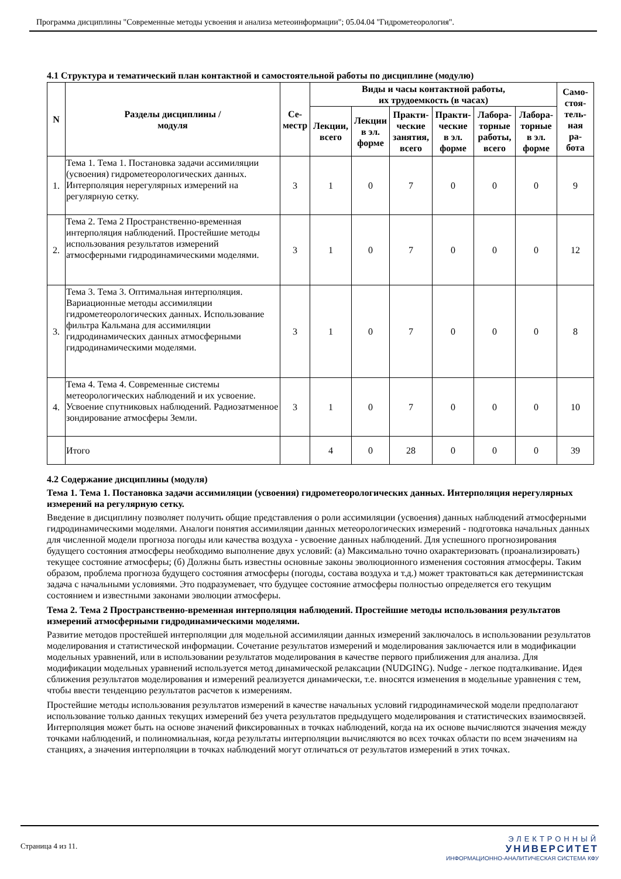Программа дисциплины "Современные методы усвоения и анализа метеоинформации"; 05.04.04 "Гидрометеорология".
4.1 Структура и тематический план контактной и самостоятельной работы по дисциплине (модулю)
| N | Разделы дисциплины / модуля | Се- местр | Виды и часы контактной работы, их трудоемкость (в часах) | | | | | | Само- стоя- тель- ная ра- бота |
| --- | --- | --- | --- | --- | --- | --- | --- | --- | --- |
| | | | Лекции, всего | Лекции в эл. форме | Практи- ческие занятия, всего | Практи- ческие в эл. форме | Лабора- торные работы, всего | Лабора- торные в эл. форме | |
| 1. | Тема 1. Тема 1. Постановка задачи ассимиляции (усвоения) гидрометеорологических данных. Интерполяция нерегулярных измерений на регулярную сетку. | 3 | 1 | 0 | 7 | 0 | 0 | 0 | 9 |
| 2. | Тема 2. Тема 2 Пространственно-временная интерполяция наблюдений. Простейшие методы использования результатов измерений атмосферными гидродинамическими моделями. | 3 | 1 | 0 | 7 | 0 | 0 | 0 | 12 |
| 3. | Тема 3. Тема 3. Оптимальная интерполяция. Вариационные методы ассимиляции гидрометеорологических данных. Использование фильтра Кальмана для ассимиляции гидродинамических данных атмосферными гидродинамическими моделями. | 3 | 1 | 0 | 7 | 0 | 0 | 0 | 8 |
| 4. | Тема 4. Тема 4. Современные системы метеорологических наблюдений и их усвоение. Усвоение спутниковых наблюдений. Радиозатменное зондирование атмосферы Земли. | 3 | 1 | 0 | 7 | 0 | 0 | 0 | 10 |
| | Итого | | 4 | 0 | 28 | 0 | 0 | 0 | 39 |
4.2 Содержание дисциплины (модуля)
Тема 1. Тема 1. Постановка задачи ассимиляции (усвоения) гидрометеорологических данных. Интерполяция нерегулярных измерений на регулярную сетку.
Введение в дисциплину позволяет получить общие представления о роли ассимиляции (усвоения) данных наблюдений атмосферными гидродинамическими моделями. Аналоги понятия ассимиляции данных метеорологических измерений - подготовка начальных данных для численной модели прогноза погоды или качества воздуха - усвоение данных наблюдений. Для успешного прогнозирования будущего состояния атмосферы необходимо выполнение двух условий: (а) Максимально точно охарактеризовать (проанализировать) текущее состояние атмосферы; (б) Должны быть известны основные законы эволюционного изменения состояния атмосферы. Таким образом, проблема прогноза будущего состояния атмосферы (погоды, состава воздуха и т.д.) может трактоваться как детерминистская задача с начальными условиями. Это подразумевает, что будущее состояние атмосферы полностью определяется его текущим состоянием и известными законами эволюции атмосферы.
Тема 2. Тема 2 Пространственно-временная интерполяция наблюдений. Простейшие методы использования результатов измерений атмосферными гидродинамическими моделями.
Развитие методов простейшей интерполяции для модельной ассимиляции данных измерений заключалось в использовании результатов моделирования и статистической информации. Сочетание результатов измерений и моделирования заключается или в модификации модельных уравнений, или в использовании результатов моделирования в качестве первого приближения для анализа. Для модификации модельных уравнений используется метод динамической релаксации (NUDGING). Nudge - легкое подталкивание. Идея сближения результатов моделирования и измерений реализуется динамически, т.е. вносятся изменения в модельные уравнения с тем, чтобы ввести тенденцию результатов расчетов к измерениям.
Простейшие методы использования результатов измерений в качестве начальных условий гидродинамической модели предполагают использование только данных текущих измерений без учета результатов предыдущего моделирования и статистических взаимосвязей. Интерполяция может быть на основе значений фиксированных в точках наблюдений, когда на их основе вычисляются значения между точками наблюдений, и полиномиальная, когда результаты интерполяции вычисляются во всех точках области по всем значениям на станциях, а значения интерполяции в точках наблюдений могут отличаться от результатов измерений в этих точках.
Страница 4 из 11.
ЭЛЕКТРОННЫЙ
УНИВЕРСИТЕТ
ИНФОРМАЦИОННО-АНАЛИТИЧЕСКАЯ СИСТЕМА КФУ